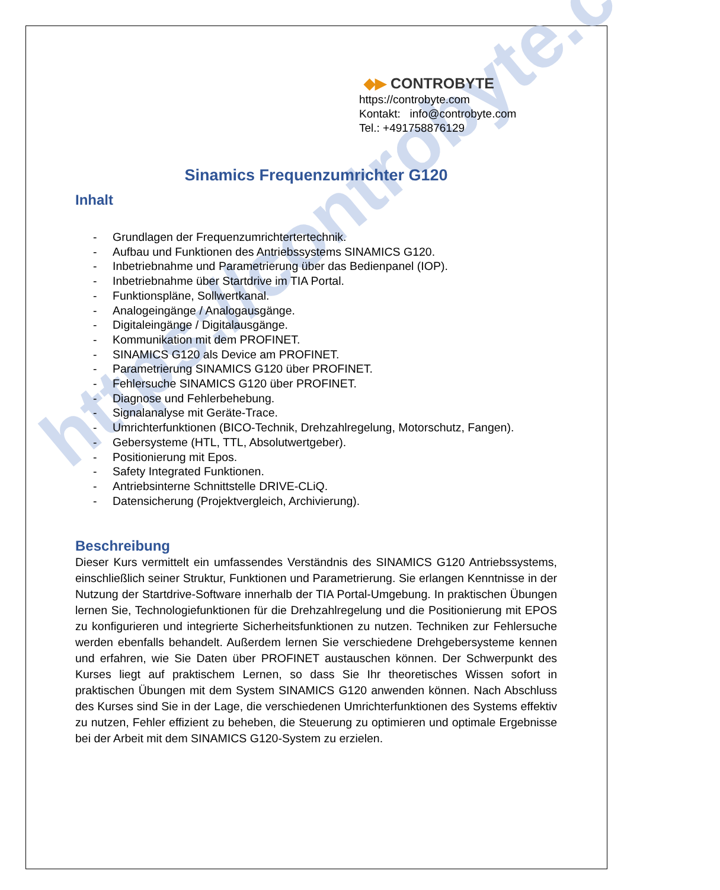https://controbyte.com
◆▶ CONTROBYTE
https://controbyte.com
Kontakt: info@controbyte.com
Tel.: +491758876129
Sinamics Frequenzumrichter G120
Inhalt
- Grundlagen der Frequenzumrichtertertechnik.
- Aufbau und Funktionen des Antriebssystems SINAMICS G120.
- Inbetriebnahme und Parametrierung über das Bedienpanel (IOP).
- Inbetriebnahme über Startdrive im TIA Portal.
- Funktionspläne, Sollwertkanal.
- Analogeingänge / Analogausgänge.
- Digitaleingänge / Digitalausgänge.
- Kommunikation mit dem PROFINET.
- SINAMICS G120 als Device am PROFINET.
- Parametrierung SINAMICS G120 über PROFINET.
- Fehlersuche SINAMICS G120 über PROFINET.
- Diagnose und Fehlerbehebung.
- Signalanalyse mit Geräte-Trace.
- Umrichterfunktionen (BICO-Technik, Drehzahlregelung, Motorschutz, Fangen).
- Gebersysteme (HTL, TTL, Absolutwertgeber).
- Positionierung mit Epos.
- Safety Integrated Funktionen.
- Antriebsinterne Schnittstelle DRIVE-CLiQ.
- Datensicherung (Projektvergleich, Archivierung).
Beschreibung
Dieser Kurs vermittelt ein umfassendes Verständnis des SINAMICS G120 Antriebssystems, einschließlich seiner Struktur, Funktionen und Parametrierung. Sie erlangen Kenntnisse in der Nutzung der Startdrive-Software innerhalb der TIA Portal-Umgebung. In praktischen Übungen lernen Sie, Technologiefunktionen für die Drehzahlregelung und die Positionierung mit EPOS zu konfigurieren und integrierte Sicherheitsfunktionen zu nutzen. Techniken zur Fehlersuche werden ebenfalls behandelt. Außerdem lernen Sie verschiedene Drehgebersysteme kennen und erfahren, wie Sie Daten über PROFINET austauschen können. Der Schwerpunkt des Kurses liegt auf praktischem Lernen, so dass Sie Ihr theoretisches Wissen sofort in praktischen Übungen mit dem System SINAMICS G120 anwenden können. Nach Abschluss des Kurses sind Sie in der Lage, die verschiedenen Umrichterfunktionen des Systems effektiv zu nutzen, Fehler effizient zu beheben, die Steuerung zu optimieren und optimale Ergebnisse bei der Arbeit mit dem SINAMICS G120-System zu erzielen.